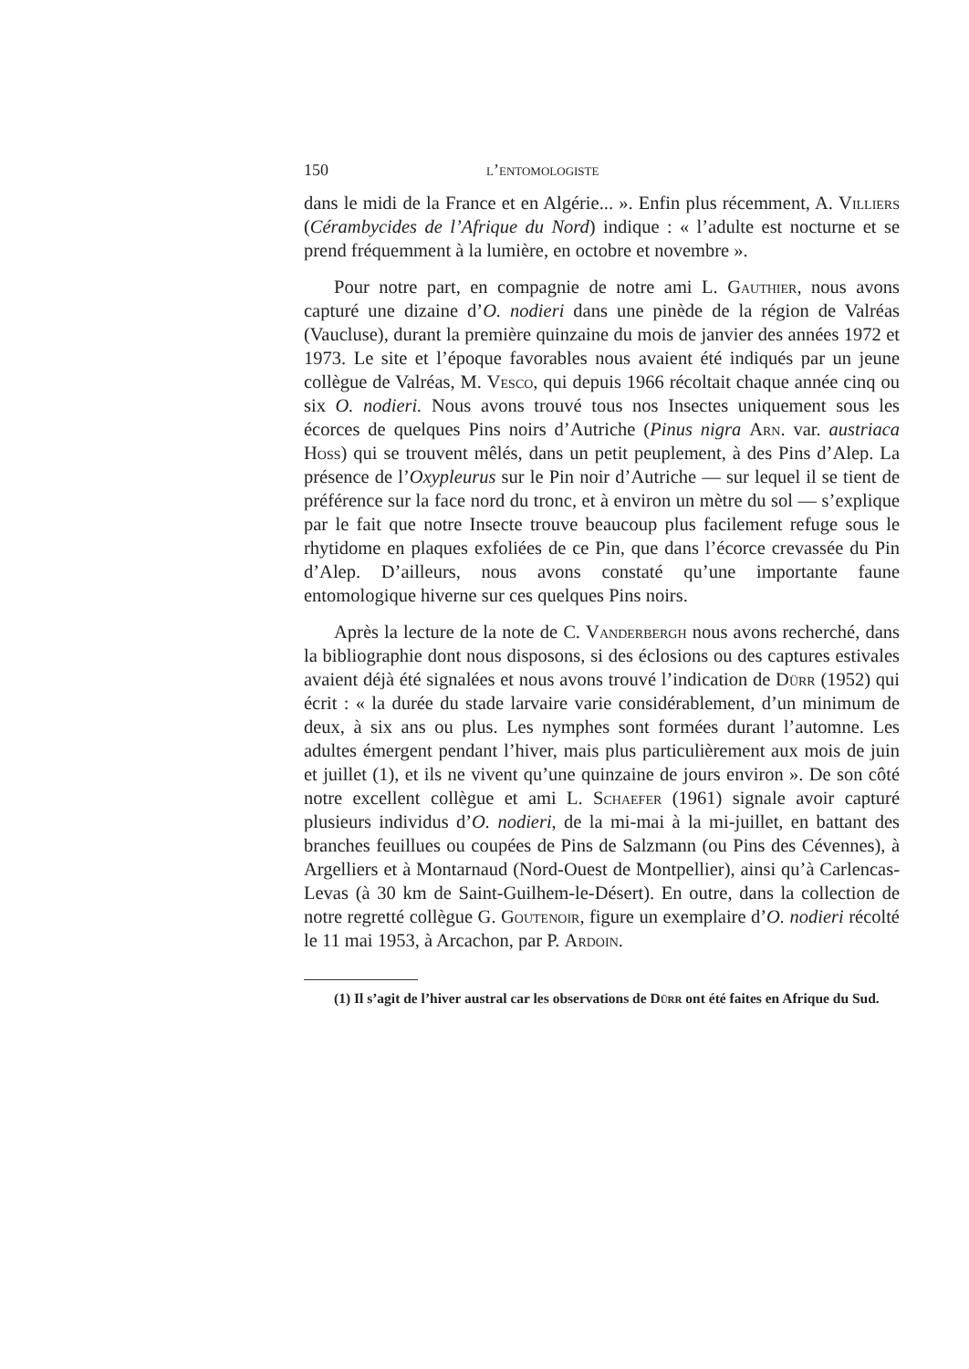150 l’entomologiste
dans le midi de la France et en Algérie... ». Enfin plus récemment, A. Villiers (Cérambycides de l’Afrique du Nord) indique : « l’adulte est nocturne et se prend fréquemment à la lumière, en octobre et novembre ».
Pour notre part, en compagnie de notre ami L. Gauthier, nous avons capturé une dizaine d’O. nodieri dans une pinède de la région de Valréas (Vaucluse), durant la première quinzaine du mois de janvier des années 1972 et 1973. Le site et l’époque favorables nous avaient été indiqués par un jeune collègue de Valréas, M. Vesco, qui depuis 1966 récoltait chaque année cinq ou six O. nodieri. Nous avons trouvé tous nos Insectes uniquement sous les écorces de quelques Pins noirs d’Autriche (Pinus nigra Arn. var. austriaca Hoss) qui se trouvent mêlés, dans un petit peuplement, à des Pins d’Alep. La présence de l’Oxypleurus sur le Pin noir d’Autriche — sur lequel il se tient de préférence sur la face nord du tronc, et à environ un mètre du sol — s’explique par le fait que notre Insecte trouve beaucoup plus facilement refuge sous le rhytidome en plaques exfoliées de ce Pin, que dans l’écorce crevassée du Pin d’Alep. D’ailleurs, nous avons constaté qu’une importante faune entomologique hiverne sur ces quelques Pins noirs.
Après la lecture de la note de C. Vanderbergh nous avons recherché, dans la bibliographie dont nous disposons, si des éclosions ou des captures estivales avaient déjà été signalées et nous avons trouvé l’indication de Dürr (1952) qui écrit : « la durée du stade larvaire varie considérablement, d’un minimum de deux, à six ans ou plus. Les nymphes sont formées durant l’automne. Les adultes émergent pendant l’hiver, mais plus particulièrement aux mois de juin et juillet (1), et ils ne vivent qu’une quinzaine de jours environ ». De son côté notre excellent collègue et ami L. Schaefer (1961) signale avoir capturé plusieurs individus d’O. nodieri, de la mi-mai à la mi-juillet, en battant des branches feuillues ou coupées de Pins de Salzmann (ou Pins des Cévennes), à Argelliers et à Montarnaud (Nord-Ouest de Montpellier), ainsi qu’à Carlencas-Levas (à 30 km de Saint-Guilhem-le-Désert). En outre, dans la collection de notre regretté collègue G. Goutenoir, figure un exemplaire d’O. nodieri récolté le 11 mai 1953, à Arcachon, par P. Ardoin.
(1) Il s’agit de l’hiver austral car les observations de Dürr ont été faites en Afrique du Sud.